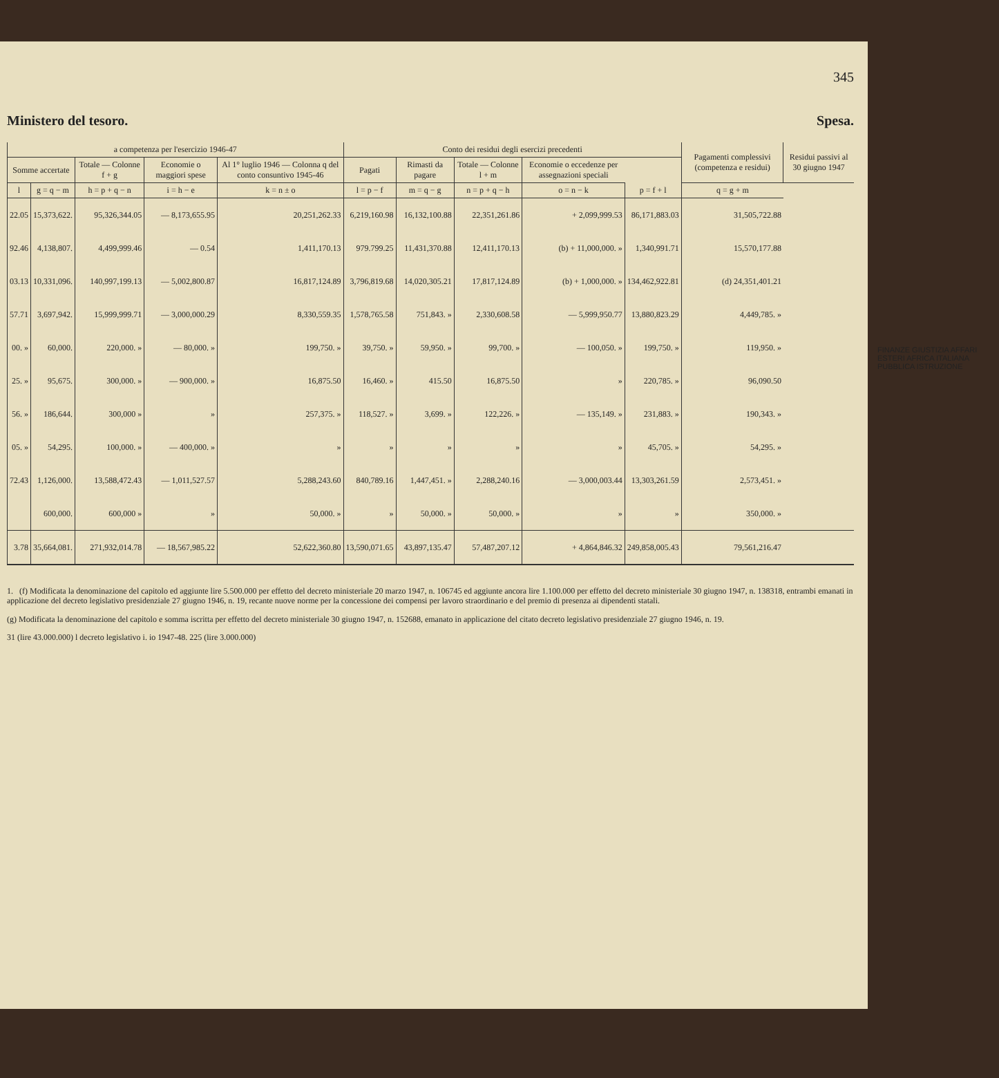345
Ministero del tesoro. Spesa.
| a competenza per l'esercizio 1946-47 | | | | | Conto dei residui degli esercizi precedenti | | | | | Pagamenti complessivi (competenza e residui) | Residui passivi al 30 giugno 1947 |
| --- | --- | --- | --- | --- | --- | --- | --- | --- | --- | --- | --- |
| Somme accertate | | Totale — Colonne f + g | Economie o maggiori spese | Al 1° luglio 1946 — Colonna q del conto consuntivo 1945-46 | Pagati | Rimasti da pagare | Totale — Colonne l + m | Economie o eccedenze per assegnazioni speciali | | | |
| l | g = q − m | h = p + q − n | i = h − e | k = n ± o | l = p − f | m = q − g | n = p + q − h | o = n − k | p = f + l | q = g + m | |
| 22.05 | 15,373,622. | 95,326,344.05 | — 8,173,655.95 | 20,251,262.33 | 6,219,160.98 | 16,132,100.88 | 22,351,261.86 | + 2,099,999.53 | 86,171,883.03 | 31,505,722.88 | |
| 92.46 | 4,138,807. | 4,499,999.46 | — 0.54 | 1,411,170.13 | 979.799.25 | 11,431,370.88 | 12,411,170.13 | (b) + 11,000,000. » | 1,340,991.71 | 15,570,177.88 | |
| 03.13 | 10,331,096. | 140,997,199.13 | — 5,002,800.87 | 16,817,124.89 | 3,796,819.68 | 14,020,305.21 | 17,817,124.89 | (b) + 1,000,000. » | 134,462,922.81 | (d) 24,351,401.21 | |
| 57.71 | 3,697,942. | 15,999,999.71 | — 3,000,000.29 | 8,330,559.35 | 1,578,765.58 | 751,843. » | 2,330,608.58 | — 5,999,950.77 | 13,880,823.29 | 4,449,785. » | |
| 00. » | 60,000. | 220,000. » | — 80,000. » | 199,750. » | 39,750. » | 59,950. » | 99,700. » | — 100,050. » | 199,750. » | 119,950. » | |
| 25. » | 95,675. | 300,000. » | — 900,000. » | 16,875.50 | 16,460. » | 415.50 | 16,875.50 | » | 220,785. » | 96,090.50 | |
| 56. » | 186,644. | 300,000 » | » | 257,375. » | 118,527. » | 3,699. » | 122,226. » | — 135,149. » | 231,883. » | 190,343. » | |
| 05. » | 54,295. | 100,000. » | — 400,000. » | » | » | » | » | » | 45,705. » | 54,295. » | |
| 72.43 | 1,126,000. | 13,588,472.43 | — 1,011,527.57 | 5,288,243.60 | 840,789.16 | 1,447,451. » | 2,288,240.16 | — 3,000,003.44 | 13,303,261.59 | 2,573,451. » | |
| | 600,000. | 600,000 » | » | 50,000. » | » | 50,000. » | 50,000. » | » | » | 350,000. » | |
| 3.78 | 35,664,081. | 271,932,014.78 | — 18,567,985.22 | 52,622,360.80 | 13,590,071.65 | 43,897,135.47 | 57,487,207.12 | + 4,864,846.32 | 249,858,005.43 | 79,561,216.47 | |
1. (f) Modificata la denominazione del capitolo ed aggiunte lire 5.500.000 per effetto del decreto ministeriale 20 marzo 1947, n. 106745 ed aggiunte ancora lire 1.100.000 per effetto del decreto ministeriale 30 giugno 1947, n. 138318, entrambi emanati in applicazione del decreto legislativo presidenziale 27 giugno 1946, n. 19, recante nuove norme per la concessione dei compensi per lavoro straordinario e del premio di presenza ai dipendenti statali.
(g) Modificata la denominazione del capitolo e somma iscritta per effetto del decreto ministeriale 30 giugno 1947, n. 152688, emanato in applicazione del citato decreto legislativo presidenziale 27 giugno 1946, n. 19.
31 (lire 43.000.000) l decreto legislativo i. io 1947-48. 225 (lire 3.000.000)
FINANZE GIUSTIZIA AFFARI ESTERI AFRICA ITALIANA PUBBLICA ISTRUZIONE